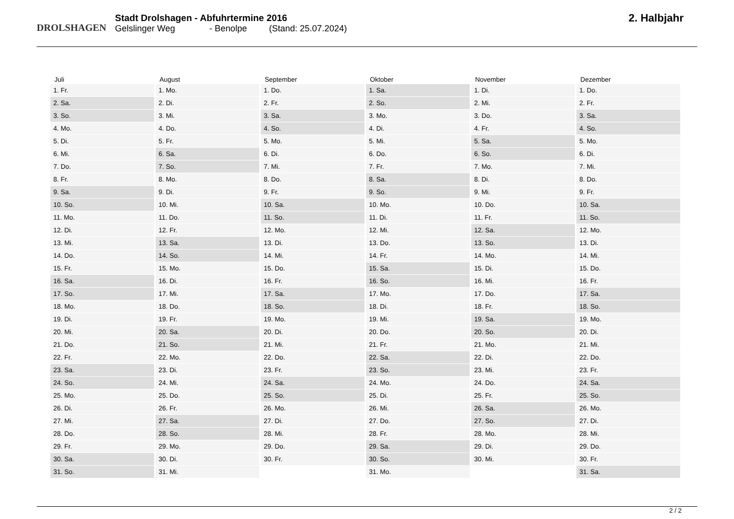DROLSHAGEN
Stadt Drolshagen - Abfuhrtermine 2016
Gelslinger Weg - Benolpe (Stand: 25.07.2024)
2. Halbjahr
| Juli | August | September | Oktober | November | Dezember |
| --- | --- | --- | --- | --- | --- |
| 1. Fr. | 1. Mo. | 1. Do. | 1. Sa. | 1. Di. | 1. Do. |
| 2. Sa. | 2. Di. | 2. Fr. | 2. So. | 2. Mi. | 2. Fr. |
| 3. So. | 3. Mi. | 3. Sa. | 3. Mo. | 3. Do. | 3. Sa. |
| 4. Mo. | 4. Do. | 4. So. | 4. Di. | 4. Fr. | 4. So. |
| 5. Di. | 5. Fr. | 5. Mo. | 5. Mi. | 5. Sa. | 5. Mo. |
| 6. Mi. | 6. Sa. | 6. Di. | 6. Do. | 6. So. | 6. Di. |
| 7. Do. | 7. So. | 7. Mi. | 7. Fr. | 7. Mo. | 7. Mi. |
| 8. Fr. | 8. Mo. | 8. Do. | 8. Sa. | 8. Di. | 8. Do. |
| 9. Sa. | 9. Di. | 9. Fr. | 9. So. | 9. Mi. | 9. Fr. |
| 10. So. | 10. Mi. | 10. Sa. | 10. Mo. | 10. Do. | 10. Sa. |
| 11. Mo. | 11. Do. | 11. So. | 11. Di. | 11. Fr. | 11. So. |
| 12. Di. | 12. Fr. | 12. Mo. | 12. Mi. | 12. Sa. | 12. Mo. |
| 13. Mi. | 13. Sa. | 13. Di. | 13. Do. | 13. So. | 13. Di. |
| 14. Do. | 14. So. | 14. Mi. | 14. Fr. | 14. Mo. | 14. Mi. |
| 15. Fr. | 15. Mo. | 15. Do. | 15. Sa. | 15. Di. | 15. Do. |
| 16. Sa. | 16. Di. | 16. Fr. | 16. So. | 16. Mi. | 16. Fr. |
| 17. So. | 17. Mi. | 17. Sa. | 17. Mo. | 17. Do. | 17. Sa. |
| 18. Mo. | 18. Do. | 18. So. | 18. Di. | 18. Fr. | 18. So. |
| 19. Di. | 19. Fr. | 19. Mo. | 19. Mi. | 19. Sa. | 19. Mo. |
| 20. Mi. | 20. Sa. | 20. Di. | 20. Do. | 20. So. | 20. Di. |
| 21. Do. | 21. So. | 21. Mi. | 21. Fr. | 21. Mo. | 21. Mi. |
| 22. Fr. | 22. Mo. | 22. Do. | 22. Sa. | 22. Di. | 22. Do. |
| 23. Sa. | 23. Di. | 23. Fr. | 23. So. | 23. Mi. | 23. Fr. |
| 24. So. | 24. Mi. | 24. Sa. | 24. Mo. | 24. Do. | 24. Sa. |
| 25. Mo. | 25. Do. | 25. So. | 25. Di. | 25. Fr. | 25. So. |
| 26. Di. | 26. Fr. | 26. Mo. | 26. Mi. | 26. Sa. | 26. Mo. |
| 27. Mi. | 27. Sa. | 27. Di. | 27. Do. | 27. So. | 27. Di. |
| 28. Do. | 28. So. | 28. Mi. | 28. Fr. | 28. Mo. | 28. Mi. |
| 29. Fr. | 29. Mo. | 29. Do. | 29. Sa. | 29. Di. | 29. Do. |
| 30. Sa. | 30. Di. | 30. Fr. | 30. So. | 30. Mi. | 30. Fr. |
| 31. So. | 31. Mi. | | 31. Mo. | | 31. Sa. |
2 / 2